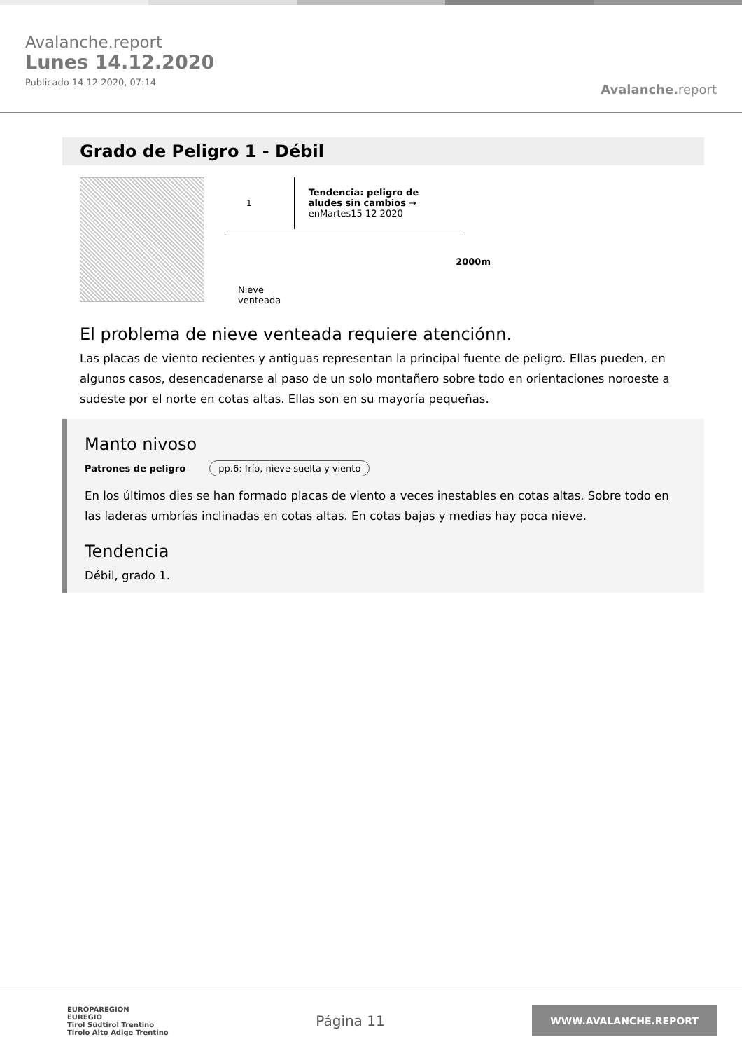Avalanche.report
Lunes 14.12.2020
Publicado 14 12 2020, 07:14
Avalanche. report
Grado de Peligro 1 - Débil
1
Tendencia: peligro de aludes sin cambios →
enMartes15 12 2020
Nieve
venteada
2000m
El problema de nieve venteada requiere atenciónn.
Las placas de viento recientes y antiguas representan la principal fuente de peligro. Ellas pueden, en algunos casos, desencadenarse al paso de un solo montañero sobre todo en orientaciones noroeste a sudeste por el norte en cotas altas. Ellas son en su mayoría pequeñas.
Manto nivoso
Patrones de peligro pp.6: frío, nieve suelta y viento
En los últimos dies se han formado placas de viento a veces inestables en cotas altas. Sobre todo en las laderas umbrías inclinadas en cotas altas. En cotas bajas y medias hay poca nieve.
Tendencia
Débil, grado 1.
EUROPAREGION
EUREGIO
Tirol Südtirol Trentino
Tirolo Alto Adige Trentino
Página 11
WWW.AVALANCHE.REPORT